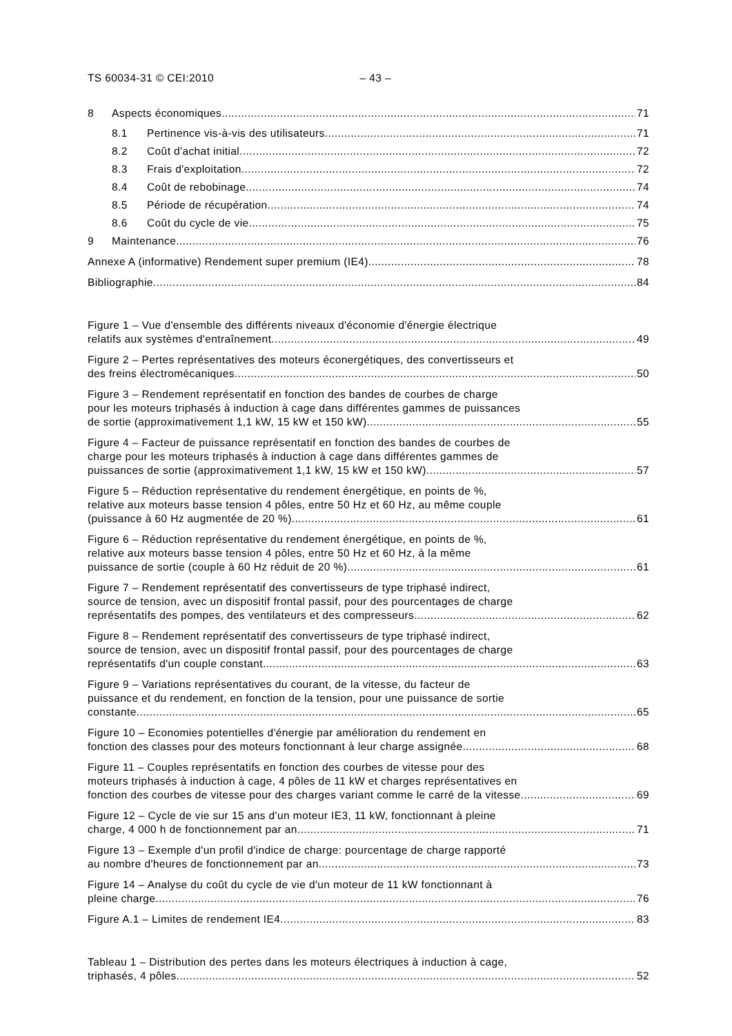TS 60034-31 © CEI:2010 – 43 –
8 Aspects économiques 71
8.1 Pertinence vis-à-vis des utilisateurs 71
8.2 Coût d'achat initial 72
8.3 Frais d'exploitation 72
8.4 Coût de rebobinage 74
8.5 Période de récupération 74
8.6 Coût du cycle de vie 75
9 Maintenance 76
Annexe A (informative) Rendement super premium (IE4) 78
Bibliographie 84
Figure 1 – Vue d'ensemble des différents niveaux d'économie d'énergie électrique
relatifs aux systèmes d'entraînement 49
Figure 2 – Pertes représentatives des moteurs éconergétiques, des convertisseurs et
des freins électromécaniques 50
Figure 3 – Rendement représentatif en fonction des bandes de courbes de charge
pour les moteurs triphasés à induction à cage dans différentes gammes de puissances
de sortie (approximativement 1,1 kW, 15 kW et 150 kW) 55
Figure 4 – Facteur de puissance représentatif en fonction des bandes de courbes de
charge pour les moteurs triphasés à induction à cage dans différentes gammes de
puissances de sortie (approximativement 1,1 kW, 15 kW et 150 kW) 57
Figure 5 – Réduction représentative du rendement énergétique, en points de %,
relative aux moteurs basse tension 4 pôles, entre 50 Hz et 60 Hz, au même couple
(puissance à 60 Hz augmentée de 20 %) 61
Figure 6 – Réduction représentative du rendement énergétique, en points de %,
relative aux moteurs basse tension 4 pôles, entre 50 Hz et 60 Hz, à la même
puissance de sortie (couple à 60 Hz réduit de 20 %) 61
Figure 7 – Rendement représentatif des convertisseurs de type triphasé indirect,
source de tension, avec un dispositif frontal passif, pour des pourcentages de charge
représentatifs des pompes, des ventilateurs et des compresseurs 62
Figure 8 – Rendement représentatif des convertisseurs de type triphasé indirect,
source de tension, avec un dispositif frontal passif, pour des pourcentages de charge
représentatifs d'un couple constant 63
Figure 9 – Variations représentatives du courant, de la vitesse, du facteur de
puissance et du rendement, en fonction de la tension, pour une puissance de sortie
constante 65
Figure 10 – Economies potentielles d'énergie par amélioration du rendement en
fonction des classes pour des moteurs fonctionnant à leur charge assignée 68
Figure 11 – Couples représentatifs en fonction des courbes de vitesse pour des
moteurs triphasés à induction à cage, 4 pôles de 11 kW et charges représentatives en
fonction des courbes de vitesse pour des charges variant comme le carré de la vitesse 69
Figure 12 – Cycle de vie sur 15 ans d'un moteur IE3, 11 kW, fonctionnant à pleine
charge, 4 000 h de fonctionnement par an 71
Figure 13 – Exemple d'un profil d'indice de charge: pourcentage de charge rapporté
au nombre d'heures de fonctionnement par an 73
Figure 14 – Analyse du coût du cycle de vie d'un moteur de 11 kW fonctionnant à
pleine charge 76
Figure A.1 – Limites de rendement IE4 83
Tableau 1 – Distribution des pertes dans les moteurs électriques à induction à cage,
triphasés, 4 pôles 52